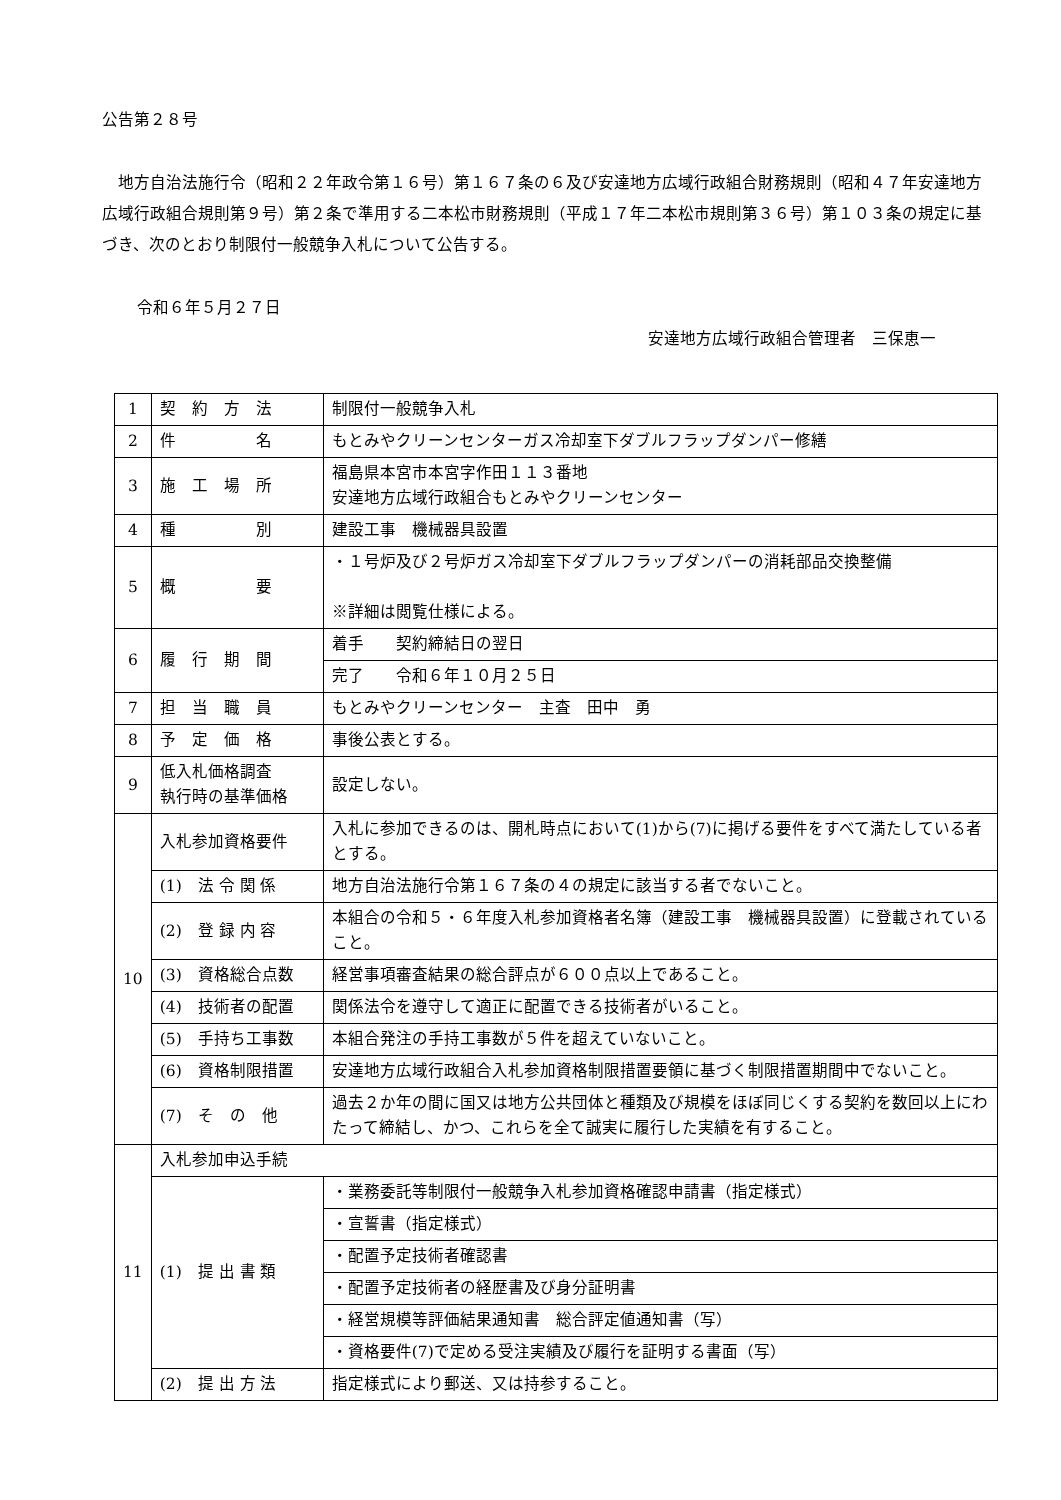公告第２８号
地方自治法施行令（昭和２２年政令第１６号）第１６７条の６及び安達地方広域行政組合財務規則（昭和４７年安達地方広域行政組合規則第９号）第２条で準用する二本松市財務規則（平成１７年二本松市規則第３６号）第１０３条の規定に基づき、次のとおり制限付一般競争入札について公告する。
令和６年５月２７日
安達地方広域行政組合管理者　三保恵一
| 1 | 契 約 方 法 | 制限付一般競争入札 |
| 2 | 件 名 | もとみやクリーンセンターガス冷却室下ダブルフラップダンパー修繕 |
| 3 | 施 工 場 所 | 福島県本宮市本宮字作田１１３番地 安達地方広域行政組合もとみやクリーンセンター |
| 4 | 種 別 | 建設工事 機械器具設置 |
| 5 | 概 要 | ・１号炉及び２号炉ガス冷却室下ダブルフラップダンパーの消耗部品交換整備 ※詳細は閲覧仕様による。 |
| 6 | 履 行 期 間 | 着手 契約締結日の翌日 |
| | | 完了 令和６年１０月２５日 |
| 7 | 担 当 職 員 | もとみやクリーンセンター 主査 田中 勇 |
| 8 | 予 定 価 格 | 事後公表とする。 |
| 9 | 低入札価格調査 執行時の基準価格 | 設定しない。 |
| 10 | 入札参加資格要件 | 入札に参加できるのは、開札時点において(1)から(7)に掲げる要件をすべて満たしている者とする。 |
| | (1) 法 令 関 係 | 地方自治法施行令第１６７条の４の規定に該当する者でないこと。 |
| | (2) 登 録 内 容 | 本組合の令和５・６年度入札参加資格者名簿（建設工事 機械器具設置）に登載されていること。 |
| | (3) 資格総合点数 | 経営事項審査結果の総合評点が６００点以上であること。 |
| | (4) 技術者の配置 | 関係法令を遵守して適正に配置できる技術者がいること。 |
| | (5) 手持ち工事数 | 本組合発注の手持工事数が５件を超えていないこと。 |
| | (6) 資格制限措置 | 安達地方広域行政組合入札参加資格制限措置要領に基づく制限措置期間中でないこと。 |
| | (7) そ の 他 | 過去２か年の間に国又は地方公共団体と種類及び規模をほぼ同じくする契約を数回以上にわたって締結し、かつ、これらを全て誠実に履行した実績を有すること。 |
| 11 | 入札参加申込手続 | |
| | (1) 提 出 書 類 | ・業務委託等制限付一般競争入札参加資格確認申請書（指定様式） |
| | | ・宣誓書（指定様式） |
| | | ・配置予定技術者確認書 |
| | | ・配置予定技術者の経歴書及び身分証明書 |
| | | ・経営規模等評価結果通知書 総合評定値通知書（写） |
| | | ・資格要件(7)で定める受注実績及び履行を証明する書面（写） |
| | (2) 提 出 方 法 | 指定様式により郵送、又は持参すること。 |